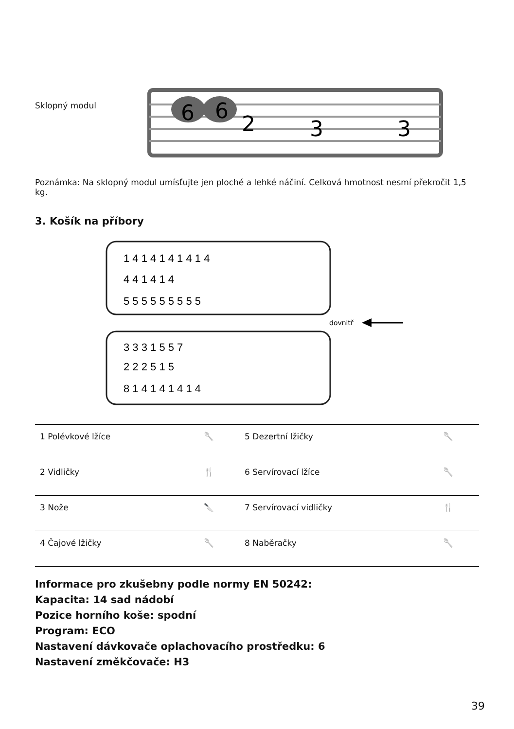Sklopný modul
6
6
2
3
3
Poznámka: Na sklopný modul umísťujte jen ploché a lehké náčiní. Celková hmotnost nesmí překročit 1,5 kg.
3. Košík na příbory
dovnitř
1 4 1 4 1 4 1 4 1 4
4 4 1 4 1 4
5 5 5 5 5 5 5 5 5
3 3 3 1 5 5 7
2 2 2 5 1 5
8 1 4 1 4 1 4 1 4
| 1 Polévkové lžíce | 🥄 | 5 Dezertní lžičky | 🥄 |
| 2 Vidličky | 🍴 | 6 Servírovací lžíce | 🥄 |
| 3 Nože | 🔪 | 7 Servírovací vidličky | 🍴 |
| 4 Čajové lžičky | 🥄 | 8 Naběračky | 🥄 |
Informace pro zkušebny podle normy EN 50242:
Kapacita: 14 sad nádobí
Pozice horního koše: spodní
Program: ECO
Nastavení dávkovače oplachovacího prostředku: 6
Nastavení změkčovače: H3
39